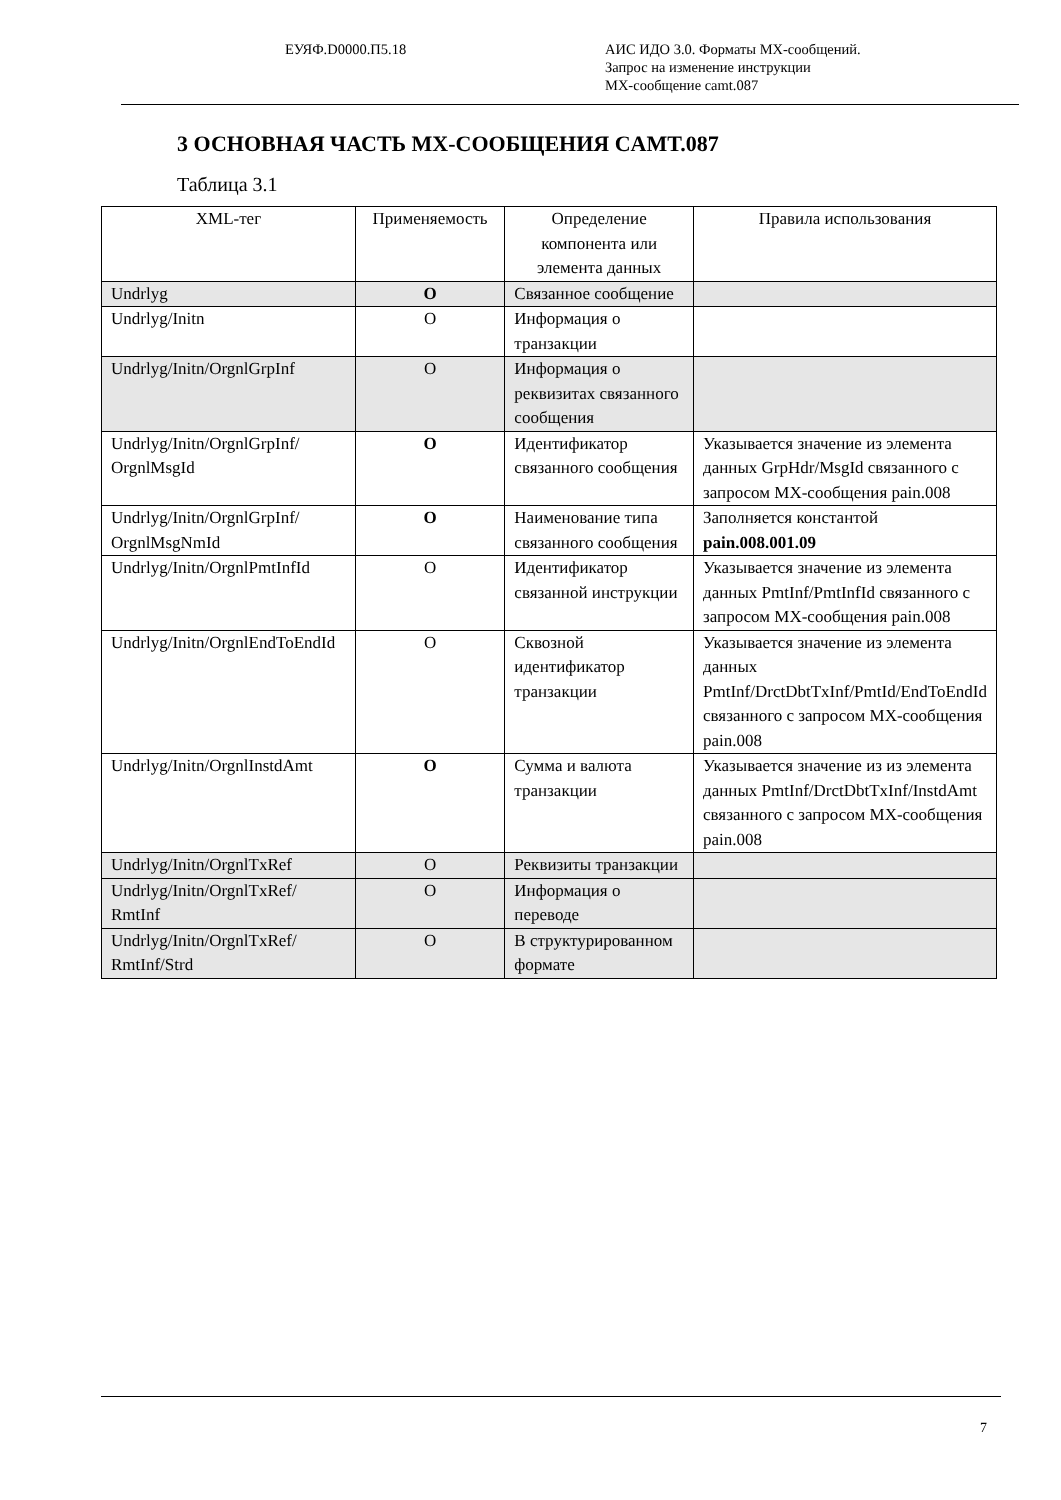ЕУЯФ.D0000.П5.18 АИС ИДО 3.0. Форматы MX-сообщений.
Запрос на изменение инструкции
MX-сообщение camt.087
3 ОСНОВНАЯ ЧАСТЬ MX-СООБЩЕНИЯ CAMT.087
Таблица 3.1
| XML-тег | Применяемость | Определение компонента или элемента данных | Правила использования |
| --- | --- | --- | --- |
| Undrlyg | O | Связанное сообщение | |
| Undrlyg/Initn | O | Информация о транзакции | |
| Undrlyg/Initn/OrgnlGrpInf | O | Информация о реквизитах связанного сообщения | |
| Undrlyg/Initn/OrgnlGrpInf/ OrgnlMsgId | O | Идентификатор связанного сообщения | Указывается значение из элемента данных GrpHdr/MsgId связанного с запросом MX-сообщения pain.008 |
| Undrlyg/Initn/OrgnlGrpInf/ OrgnlMsgNmId | O | Наименование типа связанного сообщения | Заполняется константой pain.008.001.09 |
| Undrlyg/Initn/OrgnlPmtInfId | O | Идентификатор связанной инструкции | Указывается значение из элемента данных PmtInf/PmtInfId связанного с запросом MX-сообщения pain.008 |
| Undrlyg/Initn/OrgnlEndToEndId | O | Сквозной идентификатор транзакции | Указывается значение из элемента данных PmtInf/DrctDbtTxInf/PmtId/EndToEndId связанного с запросом MX-сообщения pain.008 |
| Undrlyg/Initn/OrgnlInstdAmt | O | Сумма и валюта транзакции | Указывается значение из из элемента данных PmtInf/DrctDbtTxInf/InstdAmt связанного с запросом MX-сообщения pain.008 |
| Undrlyg/Initn/OrgnlTxRef | O | Реквизиты транзакции | |
| Undrlyg/Initn/OrgnlTxRef/ RmtInf | O | Информация о переводе | |
| Undrlyg/Initn/OrgnlTxRef/ RmtInf/Strd | O | В структурированном формате | |
7